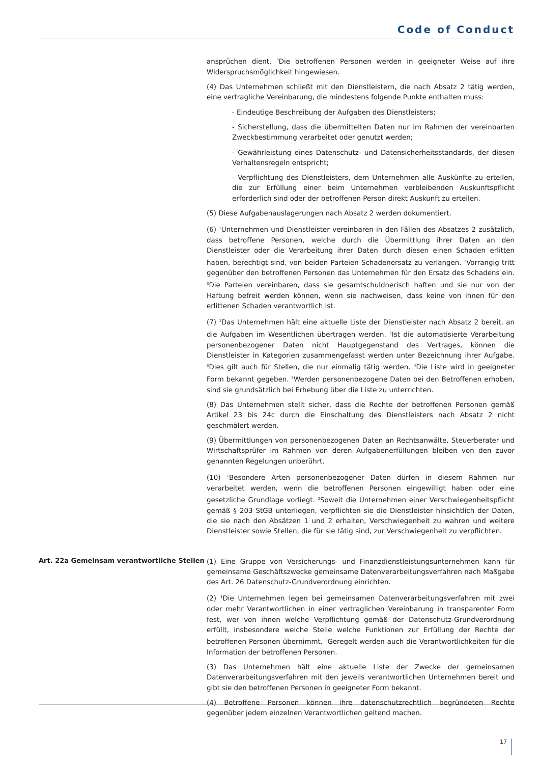Code of Conduct
ansprüchen dient. <sup>3</sup>Die betroffenen Personen werden in geeigneter Weise auf ihre Widerspruchsmöglichkeit hingewiesen.
(4) Das Unternehmen schließt mit den Dienstleistern, die nach Absatz 2 tätig werden, eine vertragliche Vereinbarung, die mindestens folgende Punkte enthalten muss:
- Eindeutige Beschreibung der Aufgaben des Dienstleisters;
- Sicherstellung, dass die übermittelten Daten nur im Rahmen der vereinbarten Zweckbestimmung verarbeitet oder genutzt werden;
- Gewährleistung eines Datenschutz- und Datensicherheitsstandards, der diesen Verhaltensregeln entspricht;
- Verpflichtung des Dienstleisters, dem Unternehmen alle Auskünfte zu erteilen, die zur Erfüllung einer beim Unternehmen verbleibenden Auskunftspflicht erforderlich sind oder der betroffenen Person direkt Auskunft zu erteilen.
(5) Diese Aufgabenauslagerungen nach Absatz 2 werden dokumentiert.
(6) <sup>1</sup>Unternehmen und Dienstleister vereinbaren in den Fällen des Absatzes 2 zusätzlich, dass betroffene Personen, welche durch die Übermittlung ihrer Daten an den Dienstleister oder die Verarbeitung ihrer Daten durch diesen einen Schaden erlitten haben, berechtigt sind, von beiden Parteien Schadenersatz zu verlangen. <sup>2</sup>Vorrangig tritt gegenüber den betroffenen Personen das Unternehmen für den Ersatz des Schadens ein. <sup>3</sup>Die Parteien vereinbaren, dass sie gesamtschuldnerisch haften und sie nur von der Haftung befreit werden können, wenn sie nachweisen, dass keine von ihnen für den erlittenen Schaden verantwortlich ist.
(7) <sup>1</sup>Das Unternehmen hält eine aktuelle Liste der Dienstleister nach Absatz 2 bereit, an die Aufgaben im Wesentlichen übertragen werden. <sup>2</sup>Ist die automatisierte Verarbeitung personenbezogener Daten nicht Hauptgegenstand des Vertrages, können die Dienstleister in Kategorien zusammengefasst werden unter Bezeichnung ihrer Aufgabe. <sup>3</sup>Dies gilt auch für Stellen, die nur einmalig tätig werden. <sup>4</sup>Die Liste wird in geeigneter Form bekannt gegeben. <sup>5</sup>Werden personenbezogene Daten bei den Betroffenen erhoben, sind sie grundsätzlich bei Erhebung über die Liste zu unterrichten.
(8) Das Unternehmen stellt sicher, dass die Rechte der betroffenen Personen gemäß Artikel 23 bis 24c durch die Einschaltung des Dienstleisters nach Absatz 2 nicht geschmälert werden.
(9) Übermittlungen von personenbezogenen Daten an Rechtsanwälte, Steuerberater und Wirtschaftsprüfer im Rahmen von deren Aufgabenerfüllungen bleiben von den zuvor genannten Regelungen unberührt.
(10) <sup>1</sup>Besondere Arten personenbezogener Daten dürfen in diesem Rahmen nur verarbeitet werden, wenn die betroffenen Personen eingewilligt haben oder eine gesetzliche Grundlage vorliegt. <sup>2</sup>Soweit die Unternehmen einer Verschwiegenheitspflicht gemäß § 203 StGB unterliegen, verpflichten sie die Dienstleister hinsichtlich der Daten, die sie nach den Absätzen 1 und 2 erhalten, Verschwiegenheit zu wahren und weitere Dienstleister sowie Stellen, die für sie tätig sind, zur Verschwiegenheit zu verpflichten.
Art. 22a Gemeinsam verantwortliche Stellen
(1) Eine Gruppe von Versicherungs- und Finanzdienstleistungsunternehmen kann für gemeinsame Geschäftszwecke gemeinsame Datenverarbeitungsverfahren nach Maßgabe des Art. 26 Datenschutz-Grundverordnung einrichten.
(2) <sup>1</sup>Die Unternehmen legen bei gemeinsamen Datenverarbeitungsverfahren mit zwei oder mehr Verantwortlichen in einer vertraglichen Vereinbarung in transparenter Form fest, wer von ihnen welche Verpflichtung gemäß der Datenschutz-Grundverordnung erfüllt, insbesondere welche Stelle welche Funktionen zur Erfüllung der Rechte der betroffenen Personen übernimmt. <sup>2</sup>Geregelt werden auch die Verantwortlichkeiten für die Information der betroffenen Personen.
(3) Das Unternehmen hält eine aktuelle Liste der Zwecke der gemeinsamen Datenverarbeitungsverfahren mit den jeweils verantwortlichen Unternehmen bereit und gibt sie den betroffenen Personen in geeigneter Form bekannt.
(4) Betroffene Personen können ihre datenschutzrechtlich begründeten Rechte gegenüber jedem einzelnen Verantwortlichen geltend machen.
17